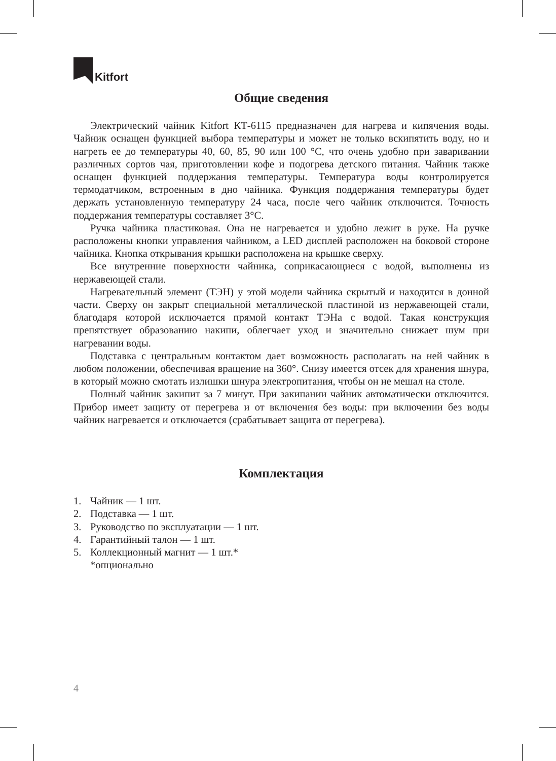Kitfort
Общие сведения
Электрический чайник Kitfort КТ-6115 предназначен для нагрева и кипячения воды. Чайник оснащен функцией выбора температуры и может не только вскипятить воду, но и нагреть ее до температуры 40, 60, 85, 90 или 100 °C, что очень удобно при заваривании различных сортов чая, приготовлении кофе и подогрева детского питания. Чайник также оснащен функцией поддержания температуры. Температура воды контролируется термодатчиком, встроенным в дно чайника. Функция поддержания температуры будет держать установленную температуру 24 часа, после чего чайник отключится. Точность поддержания температуры составляет 3°C.
Ручка чайника пластиковая. Она не нагревается и удобно лежит в руке. На ручке расположены кнопки управления чайником, а LED дисплей расположен на боковой стороне чайника. Кнопка открывания крышки расположена на крышке сверху.
Все внутренние поверхности чайника, соприкасающиеся с водой, выполнены из нержавеющей стали.
Нагревательный элемент (ТЭН) у этой модели чайника скрытый и находится в донной части. Сверху он закрыт специальной металлической пластиной из нержавеющей стали, благодаря которой исключается прямой контакт ТЭНа с водой. Такая конструкция препятствует образованию накипи, облегчает уход и значительно снижает шум при нагревании воды.
Подставка с центральным контактом дает возможность располагать на ней чайник в любом положении, обеспечивая вращение на 360°. Снизу имеется отсек для хранения шнура, в который можно смотать излишки шнура электропитания, чтобы он не мешал на столе.
Полный чайник закипит за 7 минут. При закипании чайник автоматически отключится. Прибор имеет защиту от перегрева и от включения без воды: при включении без воды чайник нагревается и отключается (срабатывает защита от перегрева).
Комплектация
1. Чайник — 1 шт.
2. Подставка — 1 шт.
3. Руководство по эксплуатации — 1 шт.
4. Гарантийный талон — 1 шт.
5. Коллекционный магнит — 1 шт.*
*опционально
4